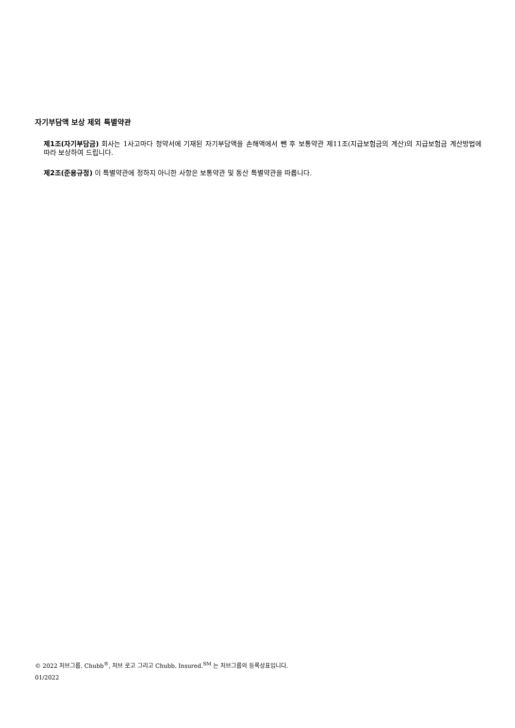자기부담액 보상 제외 특별약관
제1조(자기부담금) 회사는 1사고마다 청약서에 기재된 자기부담액을 손해액에서 뺀 후 보통약관 제11조(지급보험금의 계산)의 지급보험금 계산방법에 따라 보상하여 드립니다.
제2조(준용규정) 이 특별약관에 정하지 아니한 사항은 보통약관 및 동산 특별약관을 따릅니다.
© 2022 처브그룹. Chubb<sup>®</sup>, 처브 로고 그리고 Chubb. Insured.<sup>SM</sup> 는 처브그룹의 등록상표입니다.
01/2022